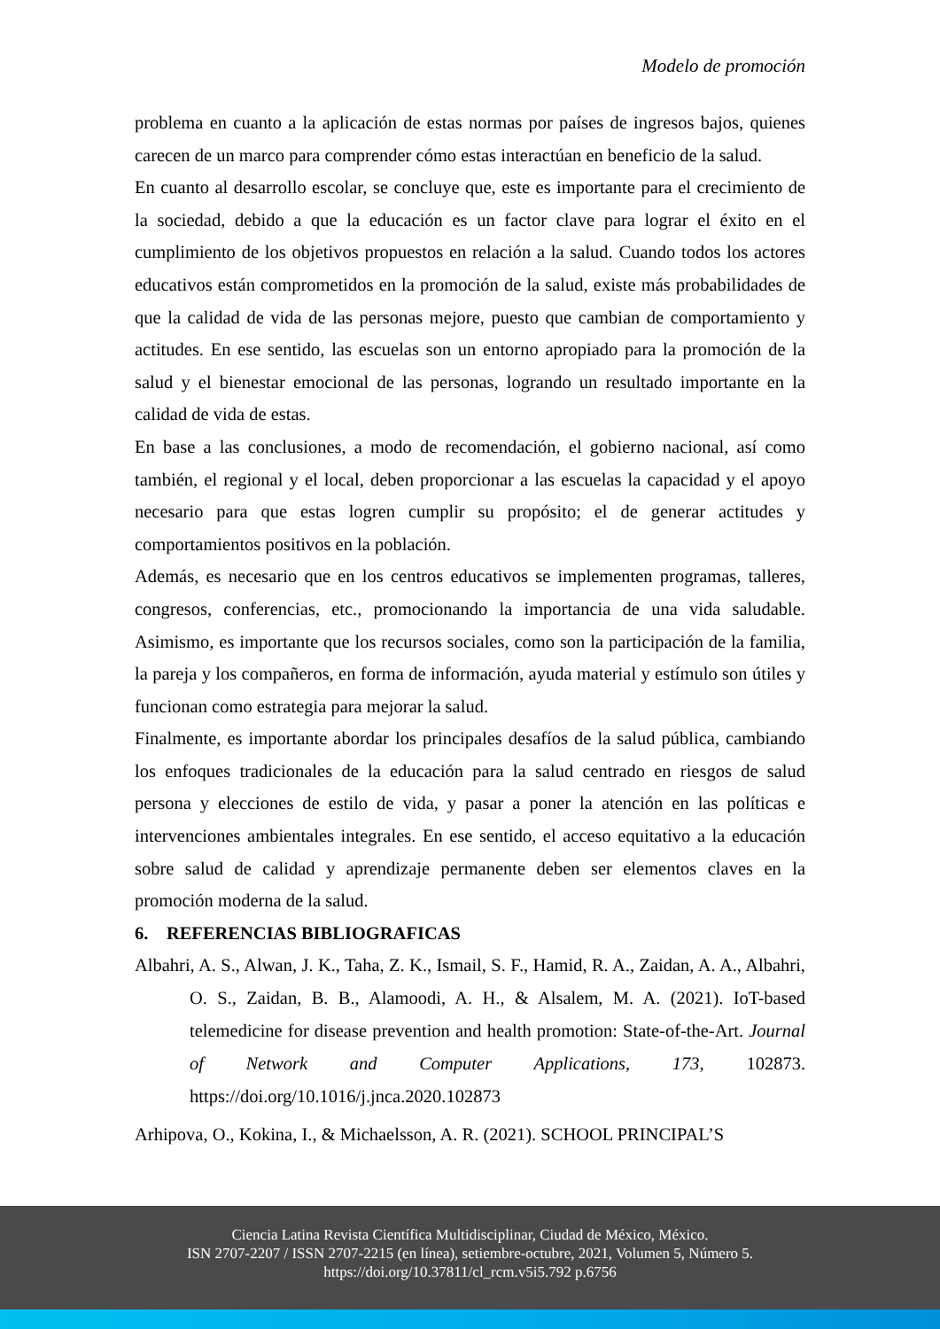Modelo de promoción
problema en cuanto a la aplicación de estas normas por países de ingresos bajos, quienes carecen de un marco para comprender cómo estas interactúan en beneficio de la salud.
En cuanto al desarrollo escolar, se concluye que, este es importante para el crecimiento de la sociedad, debido a que la educación es un factor clave para lograr el éxito en el cumplimiento de los objetivos propuestos en relación a la salud. Cuando todos los actores educativos están comprometidos en la promoción de la salud, existe más probabilidades de que la calidad de vida de las personas mejore, puesto que cambian de comportamiento y actitudes. En ese sentido, las escuelas son un entorno apropiado para la promoción de la salud y el bienestar emocional de las personas, logrando un resultado importante en la calidad de vida de estas.
En base a las conclusiones, a modo de recomendación, el gobierno nacional, así como también, el regional y el local, deben proporcionar a las escuelas la capacidad y el apoyo necesario para que estas logren cumplir su propósito; el de generar actitudes y comportamientos positivos en la población.
Además, es necesario que en los centros educativos se implementen programas, talleres, congresos, conferencias, etc., promocionando la importancia de una vida saludable. Asimismo, es importante que los recursos sociales, como son la participación de la familia, la pareja y los compañeros, en forma de información, ayuda material y estímulo son útiles y funcionan como estrategia para mejorar la salud.
Finalmente, es importante abordar los principales desafíos de la salud pública, cambiando los enfoques tradicionales de la educación para la salud centrado en riesgos de salud persona y elecciones de estilo de vida, y pasar a poner la atención en las políticas e intervenciones ambientales integrales. En ese sentido, el acceso equitativo a la educación sobre salud de calidad y aprendizaje permanente deben ser elementos claves en la promoción moderna de la salud.
6. REFERENCIAS BIBLIOGRAFICAS
Albahri, A. S., Alwan, J. K., Taha, Z. K., Ismail, S. F., Hamid, R. A., Zaidan, A. A., Albahri, O. S., Zaidan, B. B., Alamoodi, A. H., & Alsalem, M. A. (2021). IoT-based telemedicine for disease prevention and health promotion: State-of-the-Art. Journal of Network and Computer Applications, 173, 102873. https://doi.org/10.1016/j.jnca.2020.102873
Arhipova, O., Kokina, I., & Michaelsson, A. R. (2021). SCHOOL PRINCIPAL’S
Ciencia Latina Revista Científica Multidisciplinar, Ciudad de México, México.
ISN 2707-2207 / ISSN 2707-2215 (en línea), setiembre-octubre, 2021, Volumen 5, Número 5.
https://doi.org/10.37811/cl_rcm.v5i5.792 p.6756